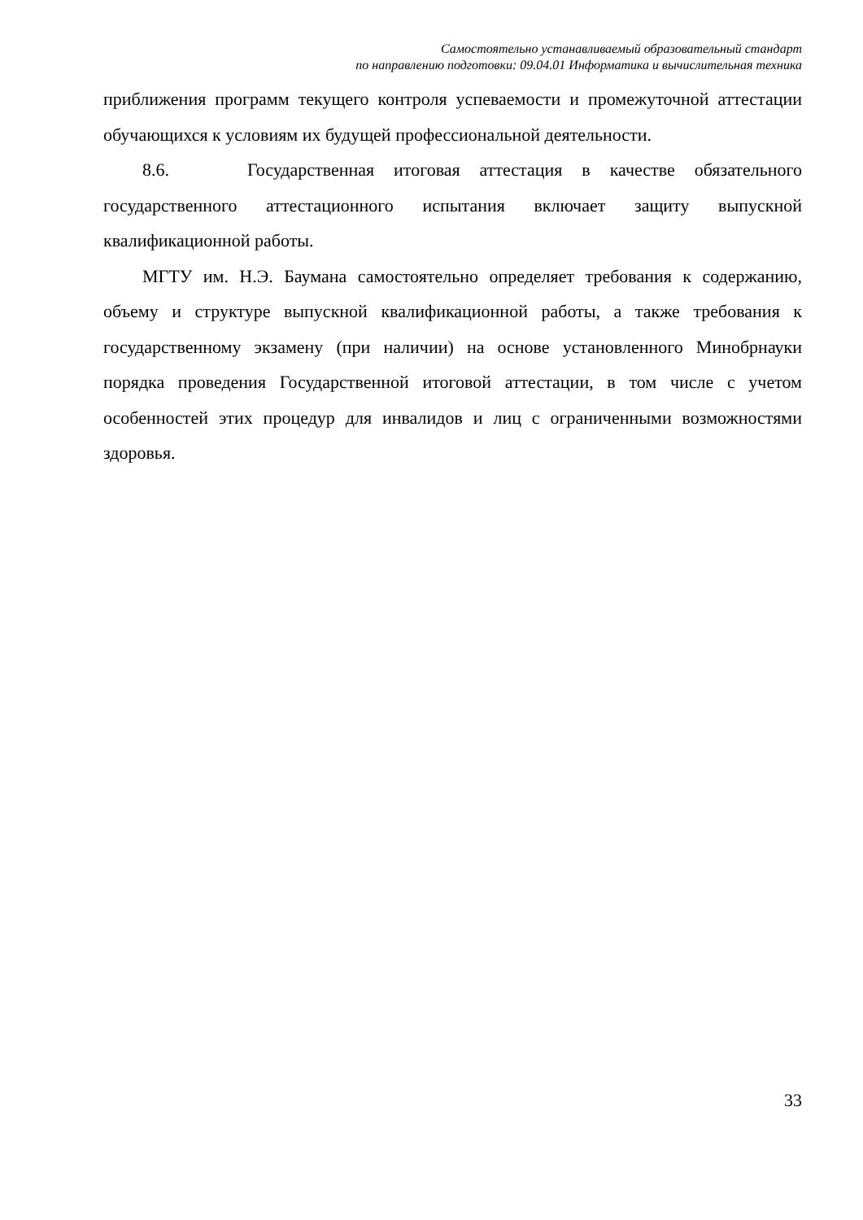Самостоятельно устанавливаемый образовательный стандарт
по направлению подготовки: 09.04.01 Информатика и вычислительная техника
приближения программ текущего контроля успеваемости и промежуточной аттестации обучающихся к условиям их будущей профессиональной деятельности.
8.6. Государственная итоговая аттестация в качестве обязательного государственного аттестационного испытания включает защиту выпускной квалификационной работы.
МГТУ им. Н.Э. Баумана самостоятельно определяет требования к содержанию, объему и структуре выпускной квалификационной работы, а также требования к государственному экзамену (при наличии) на основе установленного Минобрнауки порядка проведения Государственной итоговой аттестации, в том числе с учетом особенностей этих процедур для инвалидов и лиц с ограниченными возможностями здоровья.
33